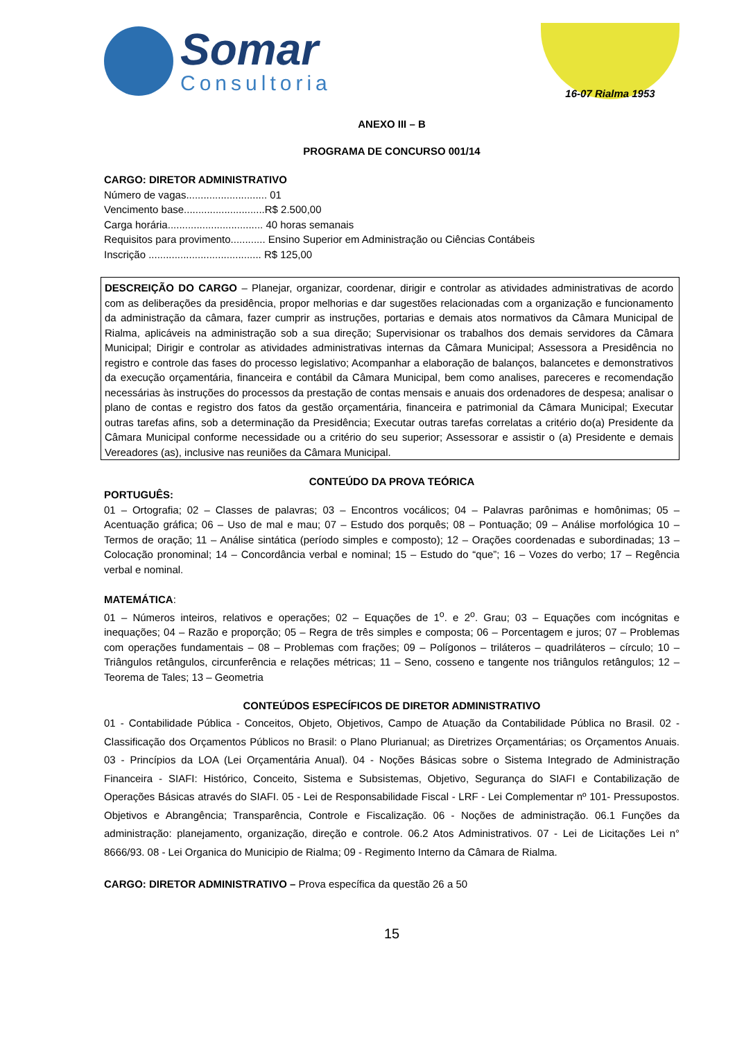Somar
Consultoria
16-07 Rialma 1953
ANEXO III – B
PROGRAMA DE CONCURSO 001/14
CARGO: DIRETOR ADMINISTRATIVO
Número de vagas............................ 01
Vencimento base............................R$ 2.500,00
Carga horária................................. 40 horas semanais
Requisitos para provimento............ Ensino Superior em Administração ou Ciências Contábeis
Inscrição ....................................... R$ 125,00
DESCREIÇÃO DO CARGO – Planejar, organizar, coordenar, dirigir e controlar as atividades administrativas de acordo com as deliberações da presidência, propor melhorias e dar sugestões relacionadas com a organização e funcionamento da administração da câmara, fazer cumprir as instruções, portarias e demais atos normativos da Câmara Municipal de Rialma, aplicáveis na administração sob a sua direção; Supervisionar os trabalhos dos demais servidores da Câmara Municipal; Dirigir e controlar as atividades administrativas internas da Câmara Municipal; Assessora a Presidência no registro e controle das fases do processo legislativo; Acompanhar a elaboração de balanços, balancetes e demonstrativos da execução orçamentária, financeira e contábil da Câmara Municipal, bem como analises, pareceres e recomendação necessárias às instruções do processos da prestação de contas mensais e anuais dos ordenadores de despesa; analisar o plano de contas e registro dos fatos da gestão orçamentária, financeira e patrimonial da Câmara Municipal; Executar outras tarefas afins, sob a determinação da Presidência; Executar outras tarefas correlatas a critério do(a) Presidente da Câmara Municipal conforme necessidade ou a critério do seu superior; Assessorar e assistir o (a) Presidente e demais Vereadores (as), inclusive nas reuniões da Câmara Municipal.
CONTEÚDO DA PROVA TEÓRICA
PORTUGUÊS:
01 – Ortografia; 02 – Classes de palavras; 03 – Encontros vocálicos; 04 – Palavras parônimas e homônimas; 05 – Acentuação gráfica; 06 – Uso de mal e mau; 07 – Estudo dos porquês; 08 – Pontuação; 09 – Análise morfológica 10 – Termos de oração; 11 – Análise sintática (período simples e composto); 12 – Orações coordenadas e subordinadas; 13 – Colocação pronominal; 14 – Concordância verbal e nominal; 15 – Estudo do “que”; 16 – Vozes do verbo; 17 – Regência verbal e nominal.
MATEMÁTICA:
01 – Números inteiros, relativos e operações; 02 – Equações de 1<sup>o</sup>. e 2<sup>o</sup>. Grau; 03 – Equações com incógnitas e inequações; 04 – Razão e proporção; 05 – Regra de três simples e composta; 06 – Porcentagem e juros; 07 – Problemas com operações fundamentais – 08 – Problemas com frações; 09 – Polígonos – triláteros – quadriláteros – círculo; 10 – Triângulos retângulos, circunferência e relações métricas; 11 – Seno, cosseno e tangente nos triângulos retângulos; 12 – Teorema de Tales; 13 – Geometria
CONTEÚDOS ESPECÍFICOS DE DIRETOR ADMINISTRATIVO
01 - Contabilidade Pública - Conceitos, Objeto, Objetivos, Campo de Atuação da Contabilidade Pública no Brasil. 02 - Classificação dos Orçamentos Públicos no Brasil: o Plano Plurianual; as Diretrizes Orçamentárias; os Orçamentos Anuais. 03 - Princípios da LOA (Lei Orçamentária Anual). 04 - Noções Básicas sobre o Sistema Integrado de Administração Financeira - SIAFI: Histórico, Conceito, Sistema e Subsistemas, Objetivo, Segurança do SIAFI e Contabilização de Operações Básicas através do SIAFI. 05 - Lei de Responsabilidade Fiscal - LRF - Lei Complementar nº 101- Pressupostos. Objetivos e Abrangência; Transparência, Controle e Fiscalização. 06 - Noções de administração. 06.1 Funções da administração: planejamento, organização, direção e controle. 06.2 Atos Administrativos. 07 - Lei de Licitações Lei n° 8666/93. 08 - Lei Organica do Municipio de Rialma; 09 - Regimento Interno da Câmara de Rialma.
CARGO: DIRETOR ADMINISTRATIVO – Prova específica da questão 26 a 50
15